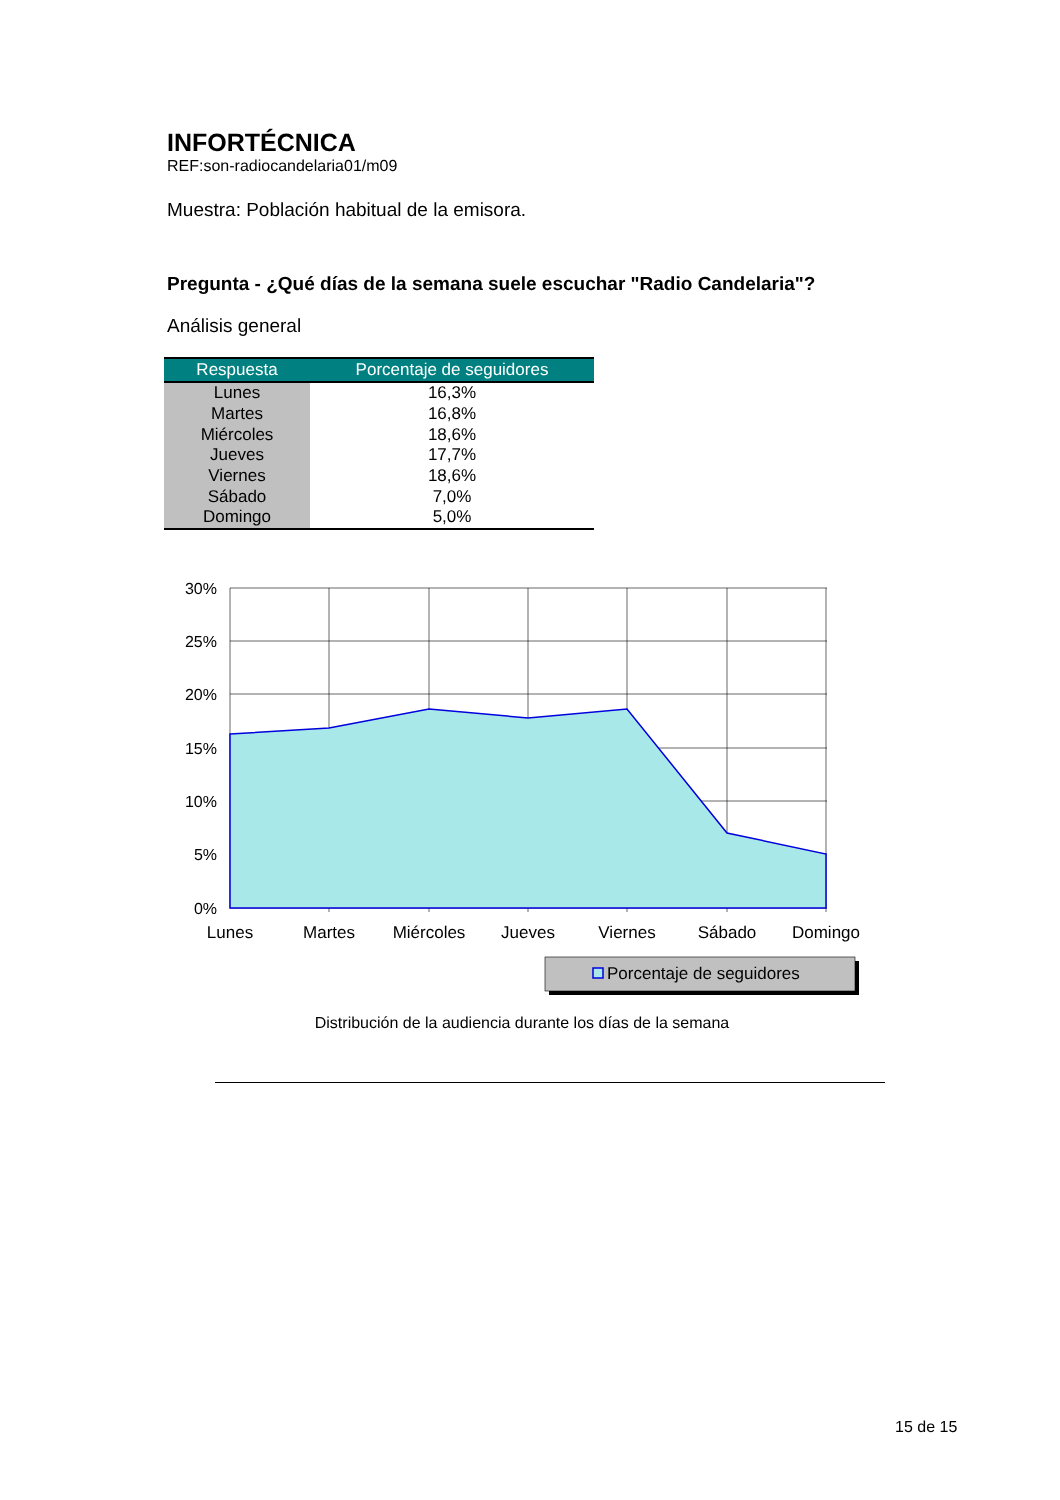INFORTÉCNICA
REF:son-radiocandelaria01/m09
Muestra: Población habitual de la emisora.
Pregunta - ¿Qué días de la semana suele escuchar "Radio Candelaria"?
Análisis general
| Respuesta | Porcentaje de seguidores |
| --- | --- |
| Lunes | 16,3% |
| Martes | 16,8% |
| Miércoles | 18,6% |
| Jueves | 17,7% |
| Viernes | 18,6% |
| Sábado | 7,0% |
| Domingo | 5,0% |
30%
25%
20%
15%
10%
5%
0%
Lunes
Martes
Miércoles
Jueves
Viernes
Sábado
Domingo
Porcentaje de seguidores
Distribución de la audiencia durante los días de la semana
15 de 15